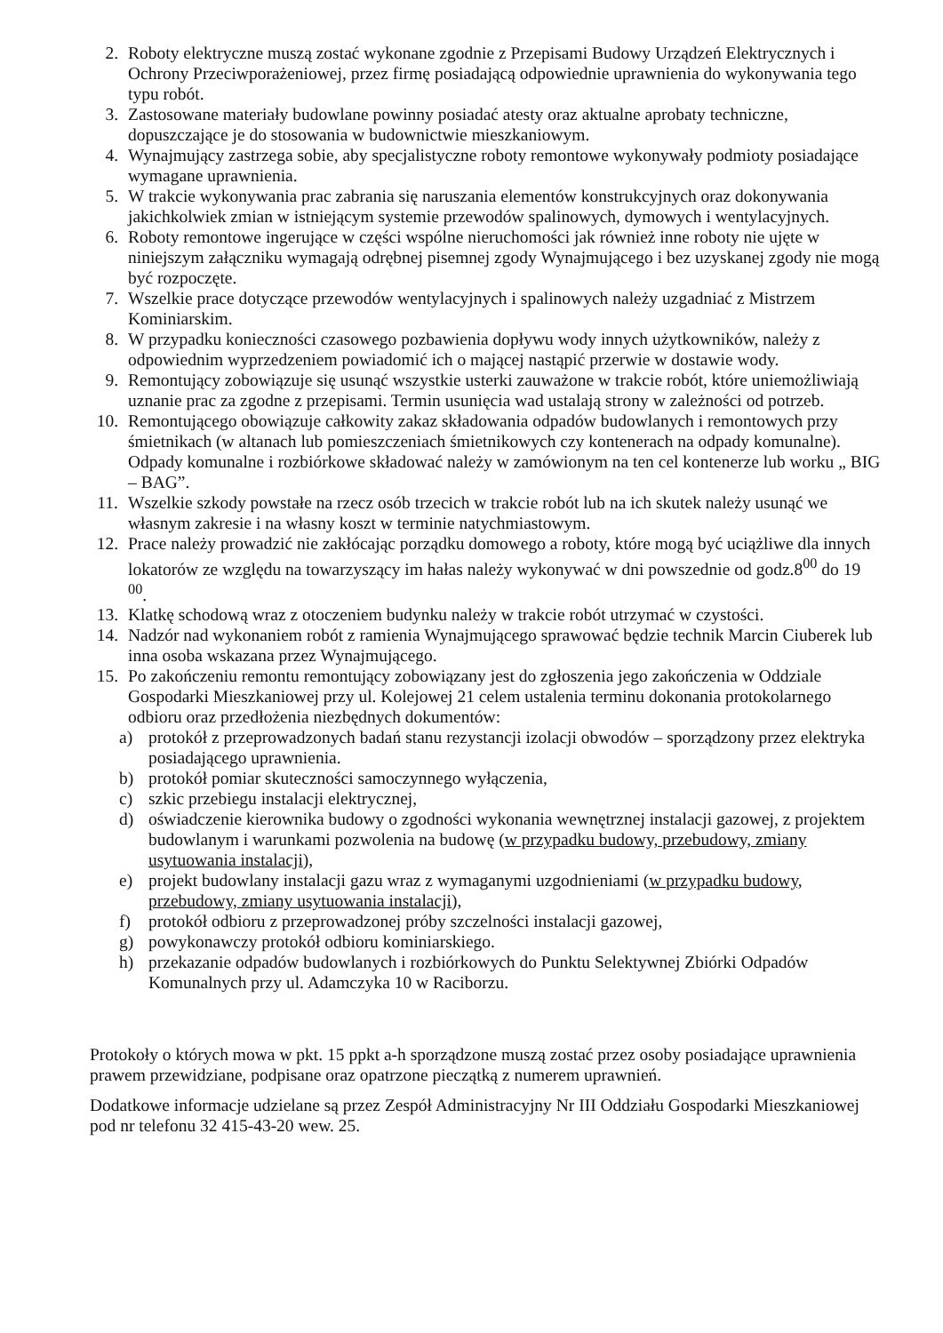2. Roboty elektryczne muszą zostać wykonane zgodnie z Przepisami Budowy Urządzeń Elektrycznych i Ochrony Przeciwporażeniowej, przez firmę posiadającą odpowiednie uprawnienia do wykonywania tego typu robót.
3. Zastosowane materiały budowlane powinny posiadać atesty oraz aktualne aprobaty techniczne, dopuszczające je do stosowania w budownictwie mieszkaniowym.
4. Wynajmujący zastrzega sobie, aby specjalistyczne roboty remontowe wykonywały podmioty posiadające wymagane uprawnienia.
5. W trakcie wykonywania prac zabrania się naruszania elementów konstrukcyjnych oraz dokonywania jakichkolwiek zmian w istniejącym systemie przewodów spalinowych, dymowych i wentylacyjnych.
6. Roboty remontowe ingerujące w części wspólne nieruchomości jak również inne roboty nie ujęte w niniejszym załączniku wymagają odrębnej pisemnej zgody Wynajmującego i bez uzyskanej zgody nie mogą być rozpoczęte.
7. Wszelkie prace dotyczące przewodów wentylacyjnych i spalinowych należy uzgadniać z Mistrzem Kominiarskim.
8. W przypadku konieczności czasowego pozbawienia dopływu wody innych użytkowników, należy z odpowiednim wyprzedzeniem powiadomić ich o mającej nastąpić przerwie w dostawie wody.
9. Remontujący zobowiązuje się usunąć wszystkie usterki zauważone w trakcie robót, które uniemożliwiają uznanie prac za zgodne z przepisami. Termin usunięcia wad ustalają strony w zależności od potrzeb.
10. Remontującego obowiązuje całkowity zakaz składowania odpadów budowlanych i remontowych przy śmietnikach (w altanach lub pomieszczeniach śmietnikowych czy kontenerach na odpady komunalne). Odpady komunalne i rozbiórkowe składować należy w zamówionym na ten cel kontenerze lub worku „ BIG – BAG”.
11. Wszelkie szkody powstałe na rzecz osób trzecich w trakcie robót lub na ich skutek należy usunąć we własnym zakresie i na własny koszt w terminie natychmiastowym.
12. Prace należy prowadzić nie zakłócając porządku domowego a roboty, które mogą być uciążliwe dla innych lokatorów ze względu na towarzyszący im hałas należy wykonywać w dni powszednie od godz.8<sup>00</sup> do 19 <sup>00</sup>.
13. Klatkę schodową wraz z otoczeniem budynku należy w trakcie robót utrzymać w czystości.
14. Nadzór nad wykonaniem robót z ramienia Wynajmującego sprawować będzie technik Marcin Ciuberek lub inna osoba wskazana przez Wynajmującego.
15. Po zakończeniu remontu remontujący zobowiązany jest do zgłoszenia jego zakończenia w Oddziale Gospodarki Mieszkaniowej przy ul. Kolejowej 21 celem ustalenia terminu dokonania protokolarnego odbioru oraz przedłożenia niezbędnych dokumentów:
a) protokół z przeprowadzonych badań stanu rezystancji izolacji obwodów – sporządzony przez elektryka posiadającego uprawnienia.
b) protokół pomiar skuteczności samoczynnego wyłączenia,
c) szkic przebiegu instalacji elektrycznej,
d) oświadczenie kierownika budowy o zgodności wykonania wewnętrznej instalacji gazowej, z projektem budowlanym i warunkami pozwolenia na budowę (w przypadku budowy, przebudowy, zmiany usytuowania instalacji),
e) projekt budowlany instalacji gazu wraz z wymaganymi uzgodnieniami (w przypadku budowy, przebudowy, zmiany usytuowania instalacji),
f) protokół odbioru z przeprowadzonej próby szczelności instalacji gazowej,
g) powykonawczy protokół odbioru kominiarskiego.
h) przekazanie odpadów budowlanych i rozbiórkowych do Punktu Selektywnej Zbiórki Odpadów Komunalnych przy ul. Adamczyka 10 w Raciborzu.
Protokoły o których mowa w pkt. 15 ppkt a-h sporządzone muszą zostać przez osoby posiadające uprawnienia prawem przewidziane, podpisane oraz opatrzone pieczątką z numerem uprawnień.
Dodatkowe informacje udzielane są przez Zespół Administracyjny Nr III Oddziału Gospodarki Mieszkaniowej pod nr telefonu 32 415-43-20 wew. 25.